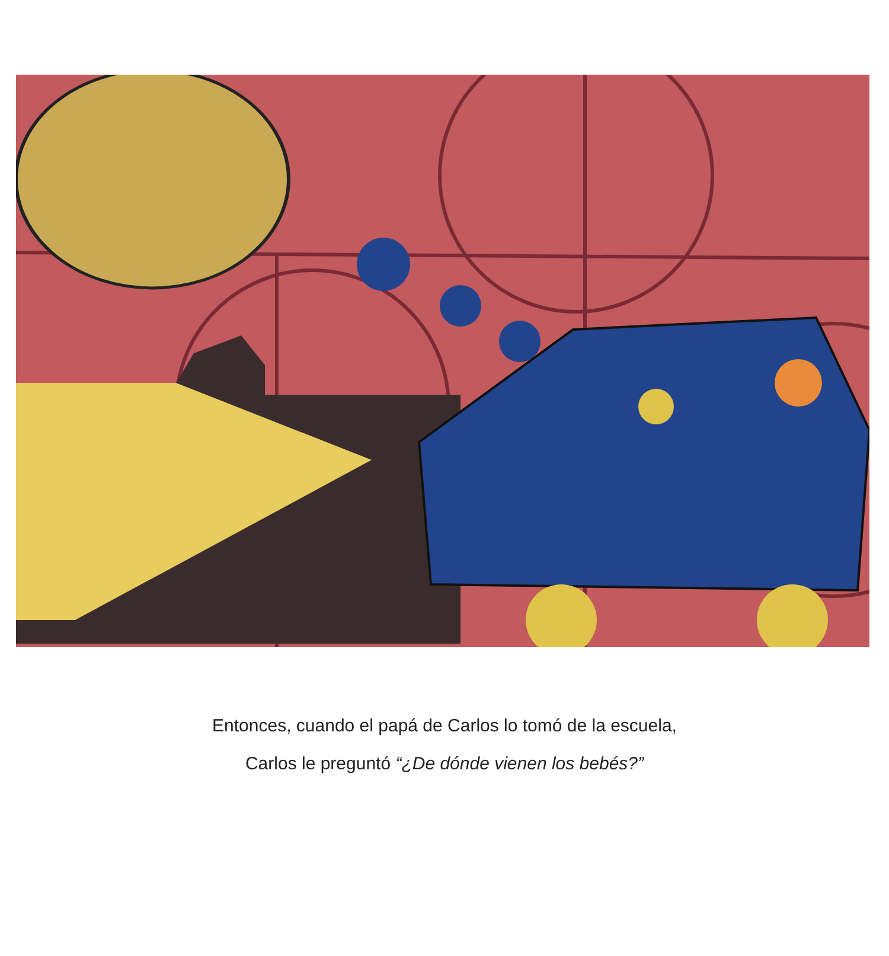Entonces, cuando el papá de Carlos lo tomó de la escuela,
Carlos le preguntó “¿De dónde vienen los bebés?”